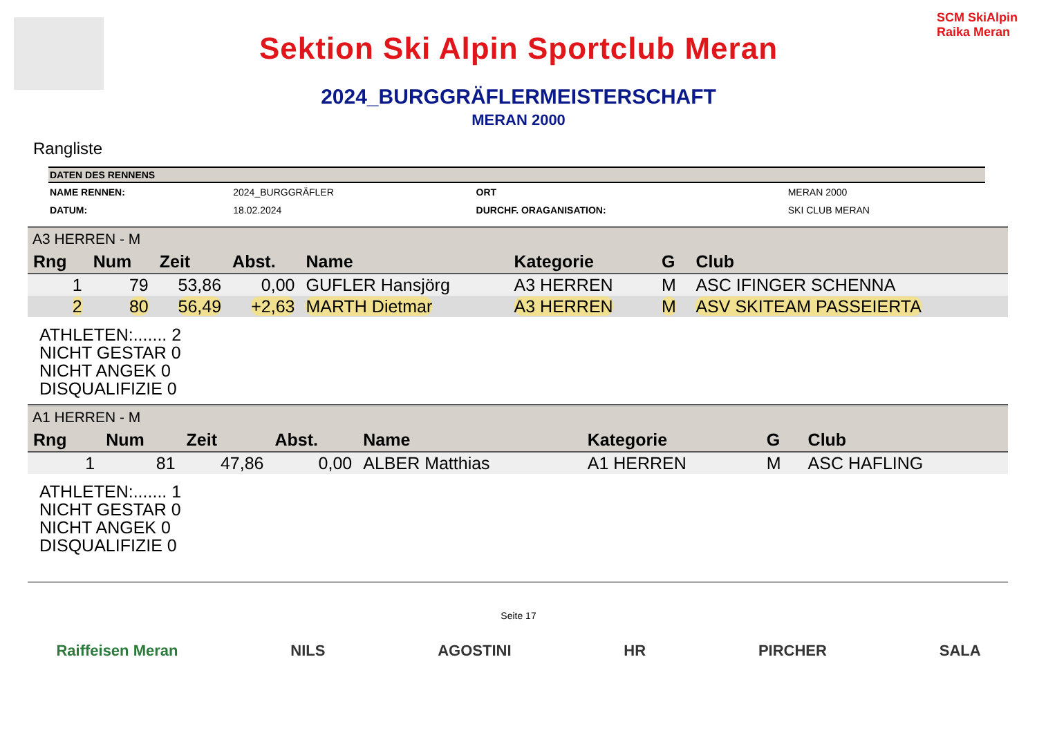Sektion Ski Alpin Sportclub Meran
SCM SkiAlpin Raika Meran
2024_BURGGRÄFLERMEISTERSCHAFT
MERAN 2000
Rangliste
| DATEN DES RENNENS | | | |
| --- | --- | --- | --- |
| NAME RENNEN: | 2024_BURGGRÄFLER | ORT | MERAN 2000 |
| DATUM: | 18.02.2024 | DURCHF. ORAGANISATION: | SKI CLUB MERAN |
A3 HERREN - M
| Rng | Num | Zeit | Abst. | Name | Kategorie | G | Club |
| --- | --- | --- | --- | --- | --- | --- | --- |
| 1 | 79 | 53,86 | 0,00 | GUFLER Hansjörg | A3 HERREN | M | ASC IFINGER SCHENNA |
| 2 | 80 | 56,49 | +2,63 | MARTH Dietmar | A3 HERREN | M | ASV SKITEAM PASSEIERTA |
ATHLETEN:....... 2
NICHT GESTAR 0
NICHT ANGEK 0
DISQUALIFIZIE 0
A1 HERREN - M
| Rng | Num | Zeit | Abst. | Name | Kategorie | G | Club |
| --- | --- | --- | --- | --- | --- | --- | --- |
| 1 | 81 | 47,86 | 0,00 | ALBER Matthias | A1 HERREN | M | ASC HAFLING |
ATHLETEN:....... 1
NICHT GESTAR 0
NICHT ANGEK 0
DISQUALIFIZIE 0
Seite 17
Raiffeisen Meran NILS AGOSTINI HR PIRCHER SALA